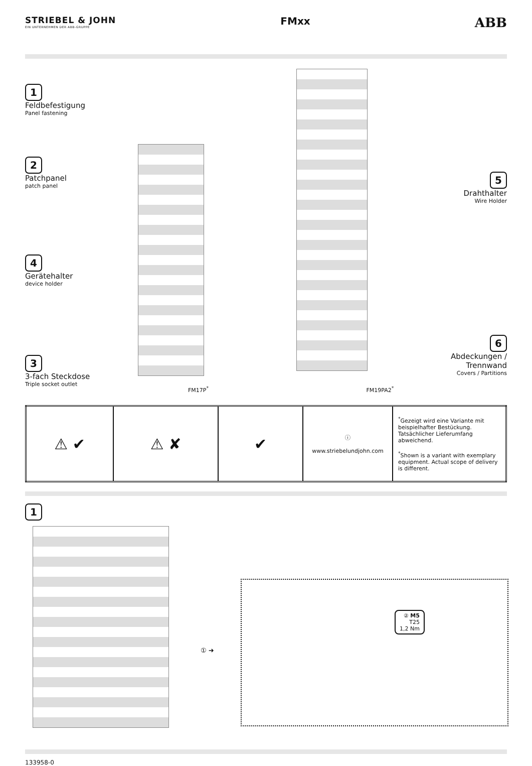STRIEBEL & JOHN
EIN UNTERNEHMEN DER ABB-GRUPPE
FMxx
ABB
1
Feldbefestigung
Panel fastening
2
Patchpanel
patch panel
4
Gerätehalter
device holder
3
3-fach Steckdose
Triple socket outlet
FM17P<sup>*</sup>
FM19PA2<sup>*</sup>
5
Drahthalter
Wire Holder
6
Abdeckungen /
Trennwand
Covers / Partitions
| ⚠ ✔ | ⚠ ✘ | ✔ | ⓘ www.striebelundjohn.com | <sup>*</sup> Gezeigt wird eine Variante mit beispielhafter Bestückung. Tatsächlicher Lieferumfang abweichend. <sup>*</sup> Shown is a variant with exemplary equipment. Actual scope of delivery is different. |
1
① ➜
② M5
T25
1,2 Nm
133958-0